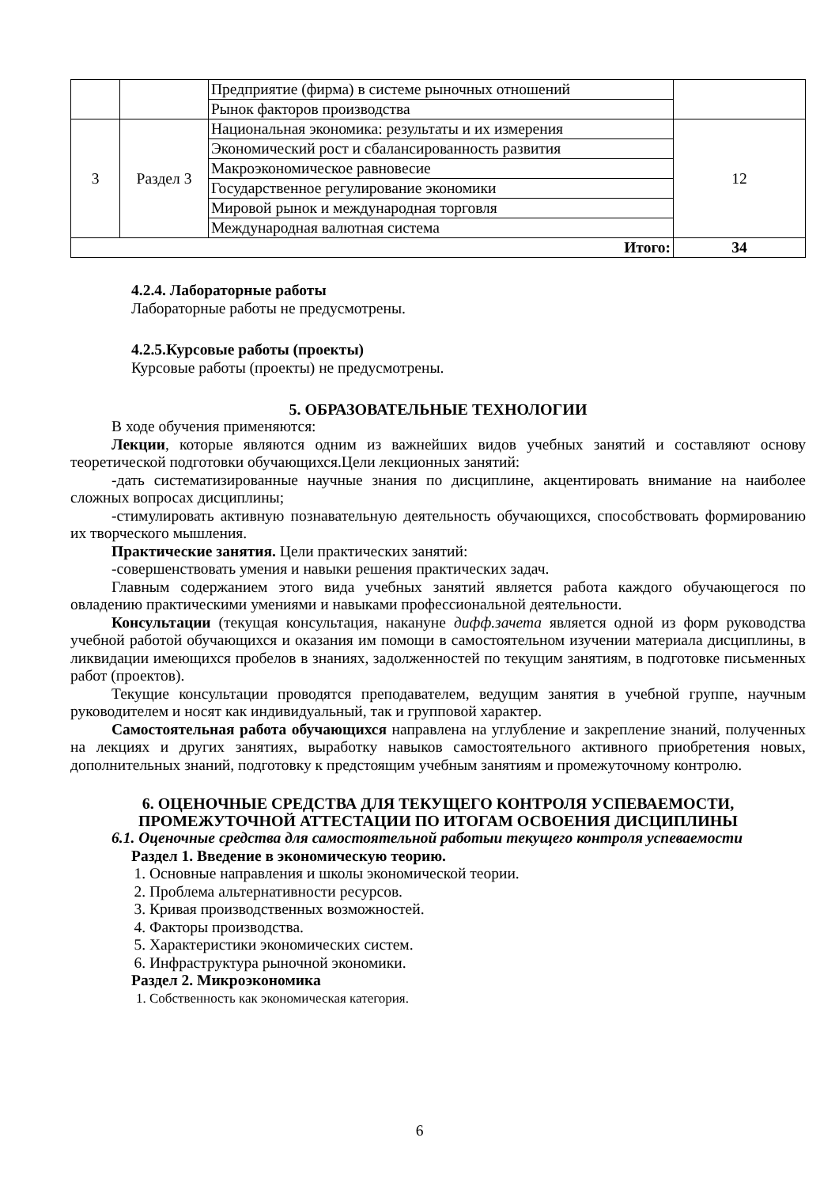| | | Предприятие (фирма) в системе рыночных отношений | |
| | | Рынок факторов производства | |
| 3 | Раздел 3 | Национальная экономика: результаты и их измерения | 12 |
| | | Экономический рост и сбалансированность развития | |
| | | Макроэкономическое равновесие | |
| | | Государственное регулирование экономики | |
| | | Мировой рынок и международная торговля | |
| | | Международная валютная система | |
| Итого: | | | 34 |
4.2.4. Лабораторные работы
Лабораторные работы не предусмотрены.
4.2.5.Курсовые работы (проекты)
Курсовые работы (проекты) не предусмотрены.
5. ОБРАЗОВАТЕЛЬНЫЕ ТЕХНОЛОГИИ
В ходе обучения применяются:
Лекции, которые являются одним из важнейших видов учебных занятий и составляют основу теоретической подготовки обучающихся.Цели лекционных занятий:
-дать систематизированные научные знания по дисциплине, акцентировать внимание на наиболее сложных вопросах дисциплины;
-стимулировать активную познавательную деятельность обучающихся, способствовать формированию их творческого мышления.
Практические занятия. Цели практических занятий:
-совершенствовать умения и навыки решения практических задач.
Главным содержанием этого вида учебных занятий является работа каждого обучающегося по овладению практическими умениями и навыками профессиональной деятельности.
Консультации (текущая консультация, накануне дифф.зачета является одной из форм руководства учебной работой обучающихся и оказания им помощи в самостоятельном изучении материала дисциплины, в ликвидации имеющихся пробелов в знаниях, задолженностей по текущим занятиям, в подготовке письменных работ (проектов).
Текущие консультации проводятся преподавателем, ведущим занятия в учебной группе, научным руководителем и носят как индивидуальный, так и групповой характер.
Самостоятельная работа обучающихся направлена на углубление и закрепление знаний, полученных на лекциях и других занятиях, выработку навыков самостоятельного активного приобретения новых, дополнительных знаний, подготовку к предстоящим учебным занятиям и промежуточному контролю.
6. ОЦЕНОЧНЫЕ СРЕДСТВА ДЛЯ ТЕКУЩЕГО КОНТРОЛЯ УСПЕВАЕМОСТИ,
ПРОМЕЖУТОЧНОЙ АТТЕСТАЦИИ ПО ИТОГАМ ОСВОЕНИЯ ДИСЦИПЛИНЫ
6.1. Оценочные средства для самостоятельной работыи текущего контроля успеваемости
Раздел 1. Введение в экономическую теорию.
1. Основные направления и школы экономической теории.
2. Проблема альтернативности ресурсов.
3. Кривая производственных возможностей.
4. Факторы производства.
5. Характеристики экономических систем.
6. Инфраструктура рыночной экономики.
Раздел 2. Микроэкономика
1. Собственность как экономическая категория.
6